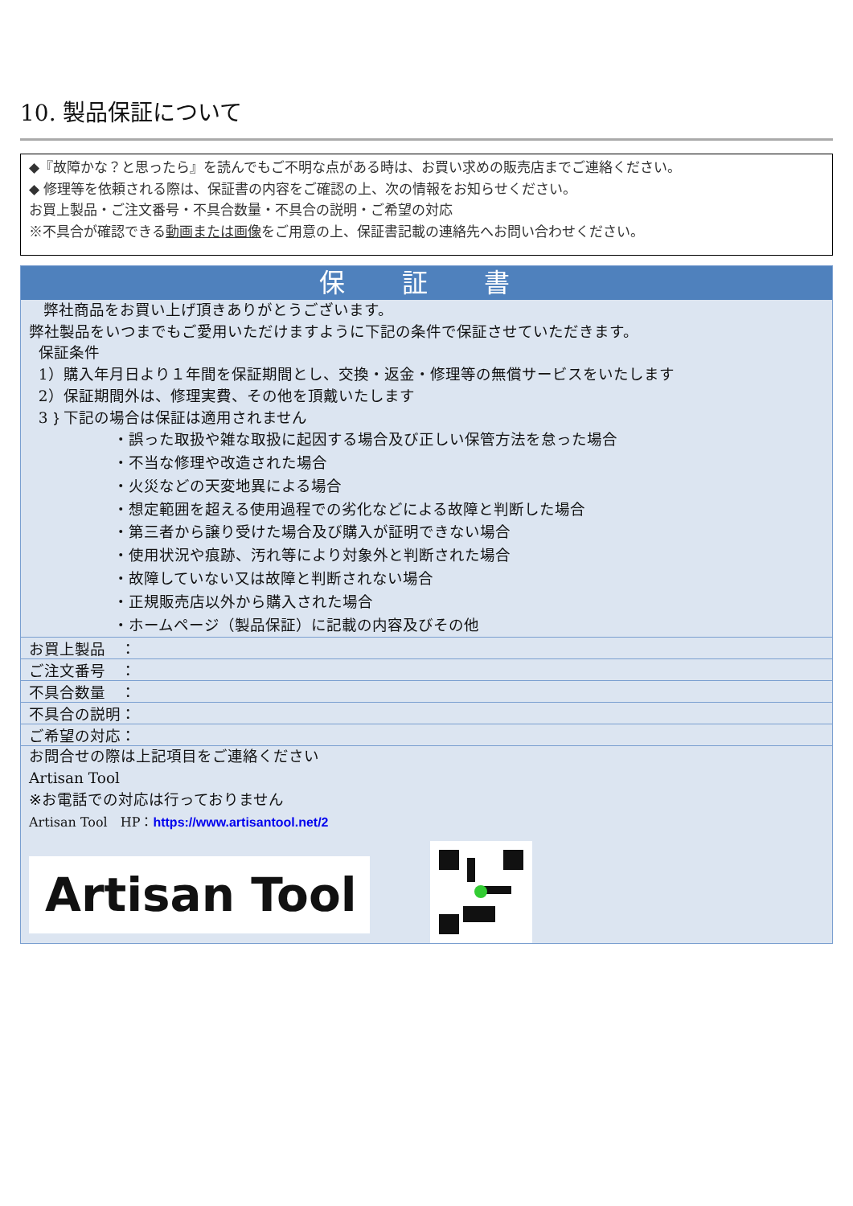10. 製品保証について
◆『故障かな？と思ったら』を読んでもご不明な点がある時は、お買い求めの販売店までご連絡ください。
◆ 修理等を依頼される際は、保証書の内容をご確認の上、次の情報をお知らせください。
お買上製品・ご注文番号・不具合数量・不具合の説明・ご希望の対応
※不具合が確認できる動画または画像をご用意の上、保証書記載の連絡先へお問い合わせください。
保 証 書
弊社商品をお買い上げ頂きありがとうございます。
弊社製品をいつまでもご愛用いただけますように下記の条件で保証させていただきます。
保証条件
1）購入年月日より１年間を保証期間とし、交換・返金・修理等の無償サービスをいたします
2）保証期間外は、修理実費、その他を頂戴いたします
3｝下記の場合は保証は適用されません
・誤った取扱や雑な取扱に起因する場合及び正しい保管方法を怠った場合
・不当な修理や改造された場合
・火災などの天変地異による場合
・想定範囲を超える使用過程での劣化などによる故障と判断した場合
・第三者から譲り受けた場合及び購入が証明できない場合
・使用状況や痕跡、汚れ等により対象外と判断された場合
・故障していない又は故障と判断されない場合
・正規販売店以外から購入された場合
・ホームページ（製品保証）に記載の内容及びその他
| お買上製品 ： |
| ご注文番号 ： |
| 不具合数量 ： |
| 不具合の説明： |
| ご希望の対応： |
お問合せの際は上記項目をご連絡ください
Artisan Tool
※お電話での対応は行っておりません
Artisan Tool　HP：https://www.artisantool.net/2
Artisan Tool